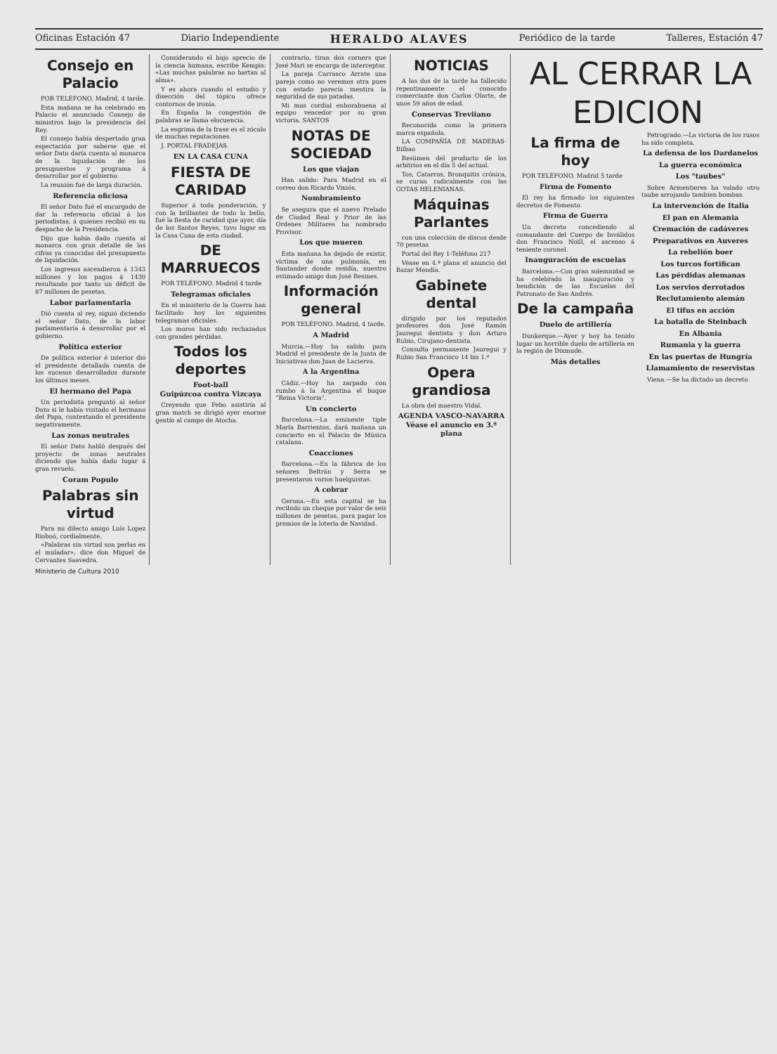Oficinas Estación 47 Diario Independiente HERALDO ALAVES Periódico de la tarde Talleres, Estación 47
Consejo en Palacio
POR TELÉFONO. Madrid, 4 tarde.
Esta mañana se ha celebrado en Palacio el anunciado Consejo de ministros bajo la presidencia del Rey.
El consejo había despertado gran espectación por saberse que el señor Dato daría cuenta al monarca de la liquidación de los presupuestos y programa á desarrollar por el gobierno.
La reunión fué de larga duración.
Referencia oficiosa
El señor Dato fué el encargado de dar la referencia oficial á los periodistas, á quienes recibió en su despacho de la Presidencia.
Dijo que había dado cuenta al monarca con gran detalle de las cifras ya conocidas del presupuesto de liquidación.
Los ingresos ascendieron á 1343 millones y los pagos á 1430 resultando por tanto un déficit de 87 millones de pesetas.
Labor parlamentaria
Dió cuenta al rey, siguió diciendo el señor Dato, de la labor parlamentaria á desarrollar por el gobierno.
Política exterior
De política exterior é interior dió el presidente detallada cuenta de los sucesos desarrollados durante los últimos meses.
El hermano del Papa
Un periodista preguntó al señor Dato si le había visitado el hermano del Papa, contestando el presidente negativamente.
Las zonas neutrales
El señor Dato habló después del proyecto de zonas neutrales diciendo que había dado lugar á gran revuelo.
Coram Populo
Palabras sin virtud
Para mi dilecto amigo Luís Lopez Rioboó, cordialmente.
«Palabras sin virtud son perlas en el muladar», dice don Miguel de Cervantes Saavedra.
Considerando el bajo aprecio de la ciencia humana, escribe Kempis: «Las muchas palabras no hartan al alma».
Y es ahora cuando el estudio y disección del tópico ofrece contornos de ironía.
En España la congestión de palabras se llama elocuencia.
La esgrima de la frase es el zócalo de muchas reputaciones.
J. PORTAL FRADEJAS.
EN LA CASA CUNA
FIESTA DE CARIDAD
Superior á toda ponderación, y con la brillantez de todo lo bello, fué la fiesta de caridad que ayer, día de los Santos Reyes, tuvo lugar en la Casa Cuna de esta ciudad.
DE MARRUECOS
POR TELÉFONO. Madrid 4 tarde
Telegramas oficiales
En el ministerio de la Guerra han facilitado hoy los siguientes telegramas oficiales.
Los moros han sido rechazados con grandes pérdidas.
Todos los deportes
Foot-ball
Guipúzcoa contra Vizcaya
Creyendo que Febo asistiría al gran match se dirigió ayer enorme gentío al campo de Atocha.
contrario, tiran dos corners que José Mari se encarga de interceptar.
La pareja Carrasco Arrate una pareja como no veremos otra pues con estado parecía mentira la seguridad de sus patadas.
Mi mas cordial enhorabuena al equipo vencedor por su gran victoria. SANTOS
NOTAS DE SOCIEDAD
Los que viajan
Han salido: Para Madrid en el correo don Ricardo Viniós.
Nombramiento
Se asegura que el nuevo Prelado de Ciudad Real y Prior de las Ordenes Militares ha nombrado Provisor.
Los que mueren
Esta mañana ha dejado de existir, víctima de una pulmonía, en Santander donde residía, nuestro estimado amigo don José Resines.
Información general
POR TELÉFONO. Madrid, 4 tarde.
A Madrid
Murcia.—Hoy ha salido para Madrid el presidente de la Junta de Iniciativas don Juan de Lacierva.
A la Argentina
Cádiz.—Hoy ha zarpado con rumbo á la Argentina el buque "Reina Victoria".
Un concierto
Barcelona.—La eminente tiple María Barrientos, dará mañana un concierto en el Palacio de Música catalana.
Coacciones
Barcelona.—En la fábrica de los señores Beltrán y Serra se presentaron varios huelguistas.
A cobrar
Gerona.—En esta capital se ha recibido un cheque por valor de seis millones de pesetas, para pagar los premios de la lotería de Navidad.
NOTICIAS
A las dos de la tarde ha fallecido repentinamente el conocido comerciante don Carlos Olarte, de unos 59 años de edad.
Conservas Treviiano
Reconocida como la primera marca española.
LA COMPAÑÍA DE MADERAS-Bilbao
Resúmen del producto de los arbitrios en el día 5 del actual.
Tos, Catarros, Bronquitis crónica, se curan radicalmente con las GOTAS HELENIANAS.
Máquinas Parlantes
con una colección de discos desde 70 pesetas
Portal del Rey 1-Teléfono 217
Véase en 4.ª plana el anuncio del Bazar Mendía.
Gabinete dental
dirigido por los reputados profesores don José Ramón Jauregui dentista y don Arturo Rubio, Cirujano-dentista.
Consulta permanente Jauregui y Rubio San Francisco 14 bis 1.º
Opera grandiosa
La obra del maestro Vidal.
AGENDA VASCO-NAVARRA
Véase el anuncio en 3.ª plana
AL CERRAR LA EDICION
La firma de hoy
POR TELÉFONO. Madrid 5 tarde
Firma de Fomento
El rey ha firmado los siguientes decretos de Fomento.
Firma de Guerra
Un decreto concediendo al comandante del Cuerpo de Inválidos don Francisco Noill, el ascenso á teniente coronel.
Inauguración de escuelas
Barcelona.—Con gran solemnidad se ha celebrado la inauguración y bendición de las Escuelas del Patronato de San Andrés.
De la campaña
Duelo de artillería
Dunkerque.—Ayer y hoy ha tenido lugar un horrible duelo de artillería en la región de Dixmude.
Más detalles
Petrogrado.—La victoria de los rusos ha sido completa.
La defensa de los Dardanelos
La guerra económica
Los "taubes"
Sobre Armentieres ha volado otro taube arrojando tambien bombas.
La intervención de Italia
El pan en Alemania
Cremación de cadáveres
Preparativos en Auveres
La rebelión boer
Los turcos fortifican
Las pérdidas alemanas
Los servios derrotados
Reclutamiento alemán
El tifus en acción
La batalla de Steinbach
En Albania
Rumania y la guerra
En las puertas de Hungría
Llamamiento de reservistas
Viena.—Se ha dictado un decreto
Ministerio de Cultura 2010